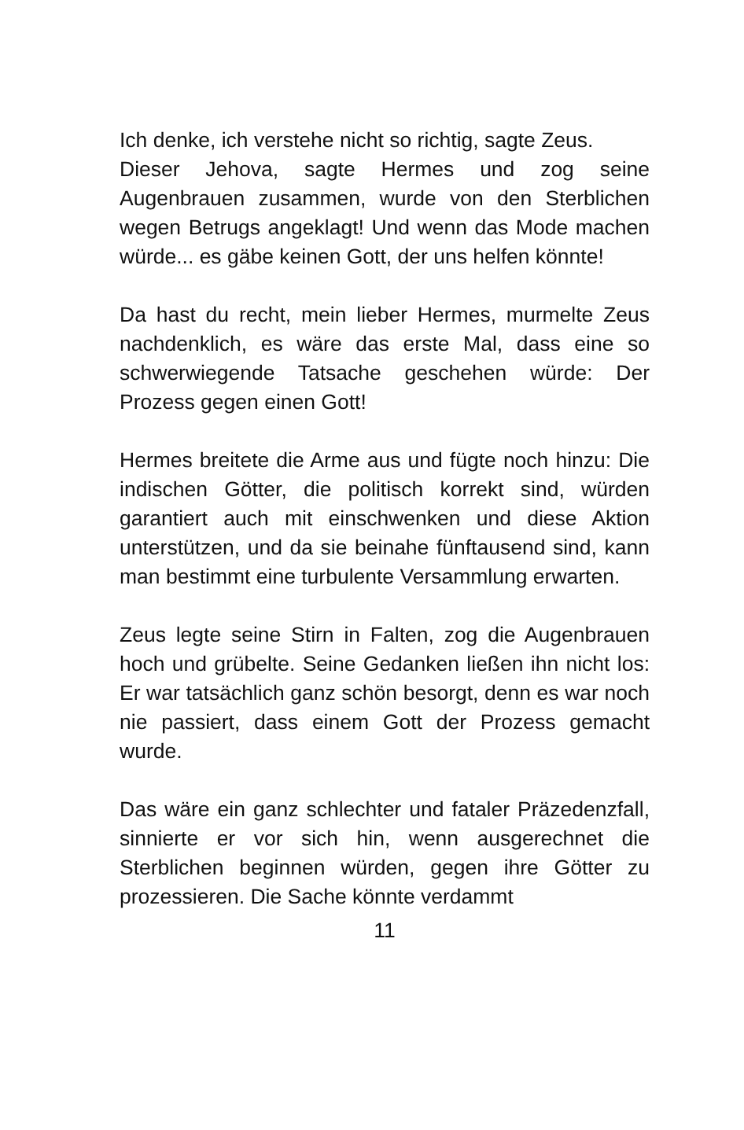Ich denke, ich verstehe nicht so richtig, sagte Zeus.
Dieser Jehova, sagte Hermes und zog seine Augenbrauen zusammen, wurde von den Sterblichen wegen Betrugs angeklagt! Und wenn das Mode machen würde... es gäbe keinen Gott, der uns helfen könnte!
Da hast du recht, mein lieber Hermes, murmelte Zeus nachdenklich, es wäre das erste Mal, dass eine so schwerwiegende Tatsache geschehen würde: Der Prozess gegen einen Gott!
Hermes breitete die Arme aus und fügte noch hinzu: Die indischen Götter, die politisch korrekt sind, würden garantiert auch mit einschwenken und diese Aktion unterstützen, und da sie beinahe fünftausend sind, kann man bestimmt eine turbulente Versammlung erwarten.
Zeus legte seine Stirn in Falten, zog die Augenbrauen hoch und grübelte. Seine Gedanken ließen ihn nicht los: Er war tatsächlich ganz schön besorgt, denn es war noch nie passiert, dass einem Gott der Prozess gemacht wurde.
Das wäre ein ganz schlechter und fataler Präzedenzfall, sinnierte er vor sich hin, wenn ausgerechnet die Sterblichen beginnen würden, gegen ihre Götter zu prozessieren. Die Sache könnte verdammt
11